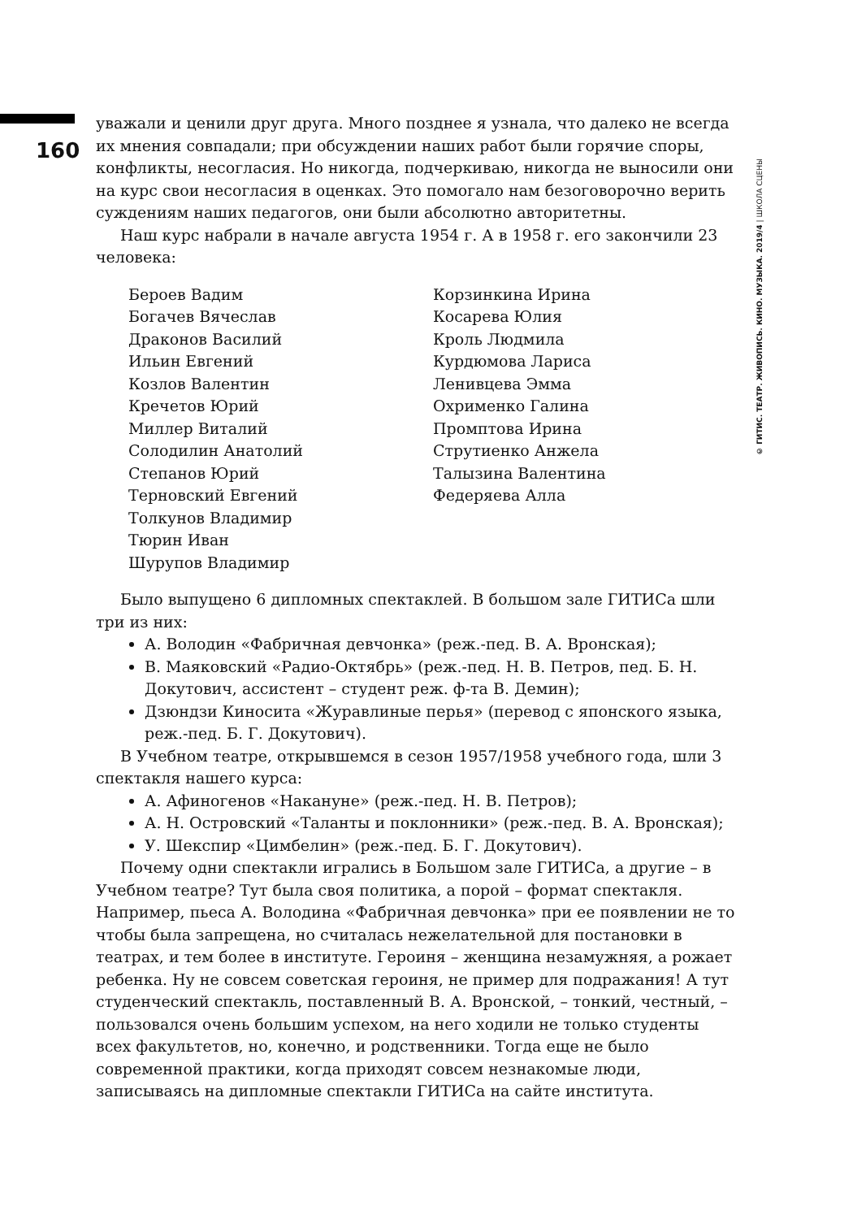160
© ГИТИС. ТЕАТР. ЖИВОПИСЬ. КИНО. МУЗЫКА. 2019/4 | ШКОЛА СЦЕНЫ
уважали и ценили друг друга. Много позднее я узнала, что далеко не всегда их мнения совпадали; при обсуждении наших работ были горячие споры, конфликты, несогласия. Но никогда, подчеркиваю, никогда не выносили они на курс свои несогласия в оценках. Это помогало нам безоговорочно верить суждениям наших педагогов, они были абсолютно авторитетны.
Наш курс набрали в начале августа 1954 г. А в 1958 г. его закончили 23 человека:
Бероев Вадим
Богачев Вячеслав
Драконов Василий
Ильин Евгений
Козлов Валентин
Кречетов Юрий
Миллер Виталий
Солодилин Анатолий
Степанов Юрий
Терновский Евгений
Толкунов Владимир
Тюрин Иван
Шурупов Владимир
Корзинкина Ирина
Косарева Юлия
Кроль Людмила
Курдюмова Лариса
Ленивцева Эмма
Охрименко Галина
Промптова Ирина
Струтиенко Анжела
Талызина Валентина
Федеряева Алла
Было выпущено 6 дипломных спектаклей. В большом зале ГИТИСа шли три из них:
А. Володин «Фабричная девчонка» (реж.-пед. В. А. Вронская);
В. Маяковский «Радио-Октябрь» (реж.-пед. Н. В. Петров, пед. Б. Н. Докутович, ассистент – студент реж. ф-та В. Демин);
Дзюндзи Киносита «Журавлиные перья» (перевод с японского языка, реж.-пед. Б. Г. Докутович).
В Учебном театре, открывшемся в сезон 1957/1958 учебного года, шли 3 спектакля нашего курса:
А. Афиногенов «Накануне» (реж.-пед. Н. В. Петров);
А. Н. Островский «Таланты и поклонники» (реж.-пед. В. А. Вронская);
У. Шекспир «Цимбелин» (реж.-пед. Б. Г. Докутович).
Почему одни спектакли игрались в Большом зале ГИТИСа, а другие – в Учебном театре? Тут была своя политика, а порой – формат спектакля. Например, пьеса А. Володина «Фабричная девчонка» при ее появлении не то чтобы была запрещена, но считалась нежелательной для постановки в театрах, и тем более в институте. Героиня – женщина незамужняя, а рожает ребенка. Ну не совсем советская героиня, не пример для подражания! А тут студенческий спектакль, поставленный В. А. Вронской, – тонкий, честный, – пользовался очень большим успехом, на него ходили не только студенты всех факультетов, но, конечно, и родственники. Тогда еще не было современной практики, когда приходят совсем незнакомые люди, записываясь на дипломные спектакли ГИТИСа на сайте института.